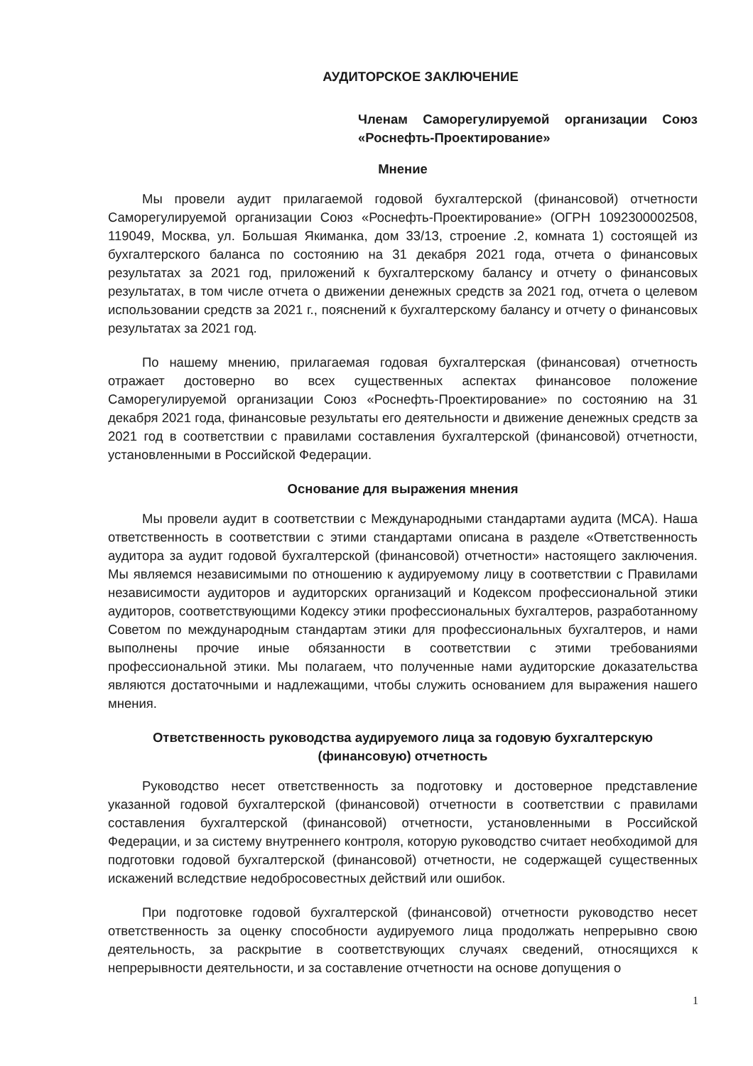АУДИТОРСКОЕ ЗАКЛЮЧЕНИЕ
Членам Саморегулируемой организации Союз «Роснефть-Проектирование»
Мнение
Мы провели аудит прилагаемой годовой бухгалтерской (финансовой) отчетности Саморегулируемой организации Союз «Роснефть-Проектирование» (ОГРН 1092300002508, 119049, Москва, ул. Большая Якиманка, дом 33/13, строение .2, комната 1) состоящей из бухгалтерского баланса по состоянию на 31 декабря 2021 года, отчета о финансовых результатах за 2021 год, приложений к бухгалтерскому балансу и отчету о финансовых результатах, в том числе отчета о движении денежных средств за 2021 год, отчета о целевом использовании средств за 2021 г., пояснений к бухгалтерскому балансу и отчету о финансовых результатах за 2021 год.
По нашему мнению, прилагаемая годовая бухгалтерская (финансовая) отчетность отражает достоверно во всех существенных аспектах финансовое положение Саморегулируемой организации Союз «Роснефть-Проектирование» по состоянию на 31 декабря 2021 года, финансовые результаты его деятельности и движение денежных средств за 2021 год в соответствии с правилами составления бухгалтерской (финансовой) отчетности, установленными в Российской Федерации.
Основание для выражения мнения
Мы провели аудит в соответствии с Международными стандартами аудита (МСА). Наша ответственность в соответствии с этими стандартами описана в разделе «Ответственность аудитора за аудит годовой бухгалтерской (финансовой) отчетности» настоящего заключения. Мы являемся независимыми по отношению к аудируемому лицу в соответствии с Правилами независимости аудиторов и аудиторских организаций и Кодексом профессиональной этики аудиторов, соответствующими Кодексу этики профессиональных бухгалтеров, разработанному Советом по международным стандартам этики для профессиональных бухгалтеров, и нами выполнены прочие иные обязанности в соответствии с этими требованиями профессиональной этики. Мы полагаем, что полученные нами аудиторские доказательства являются достаточными и надлежащими, чтобы служить основанием для выражения нашего мнения.
Ответственность руководства аудируемого лица за годовую бухгалтерскую (финансовую) отчетность
Руководство несет ответственность за подготовку и достоверное представление указанной годовой бухгалтерской (финансовой) отчетности в соответствии с правилами составления бухгалтерской (финансовой) отчетности, установленными в Российской Федерации, и за систему внутреннего контроля, которую руководство считает необходимой для подготовки годовой бухгалтерской (финансовой) отчетности, не содержащей существенных искажений вследствие недобросовестных действий или ошибок.
При подготовке годовой бухгалтерской (финансовой) отчетности руководство несет ответственность за оценку способности аудируемого лица продолжать непрерывно свою деятельность, за раскрытие в соответствующих случаях сведений, относящихся к непрерывности деятельности, и за составление отчетности на основе допущения о
1